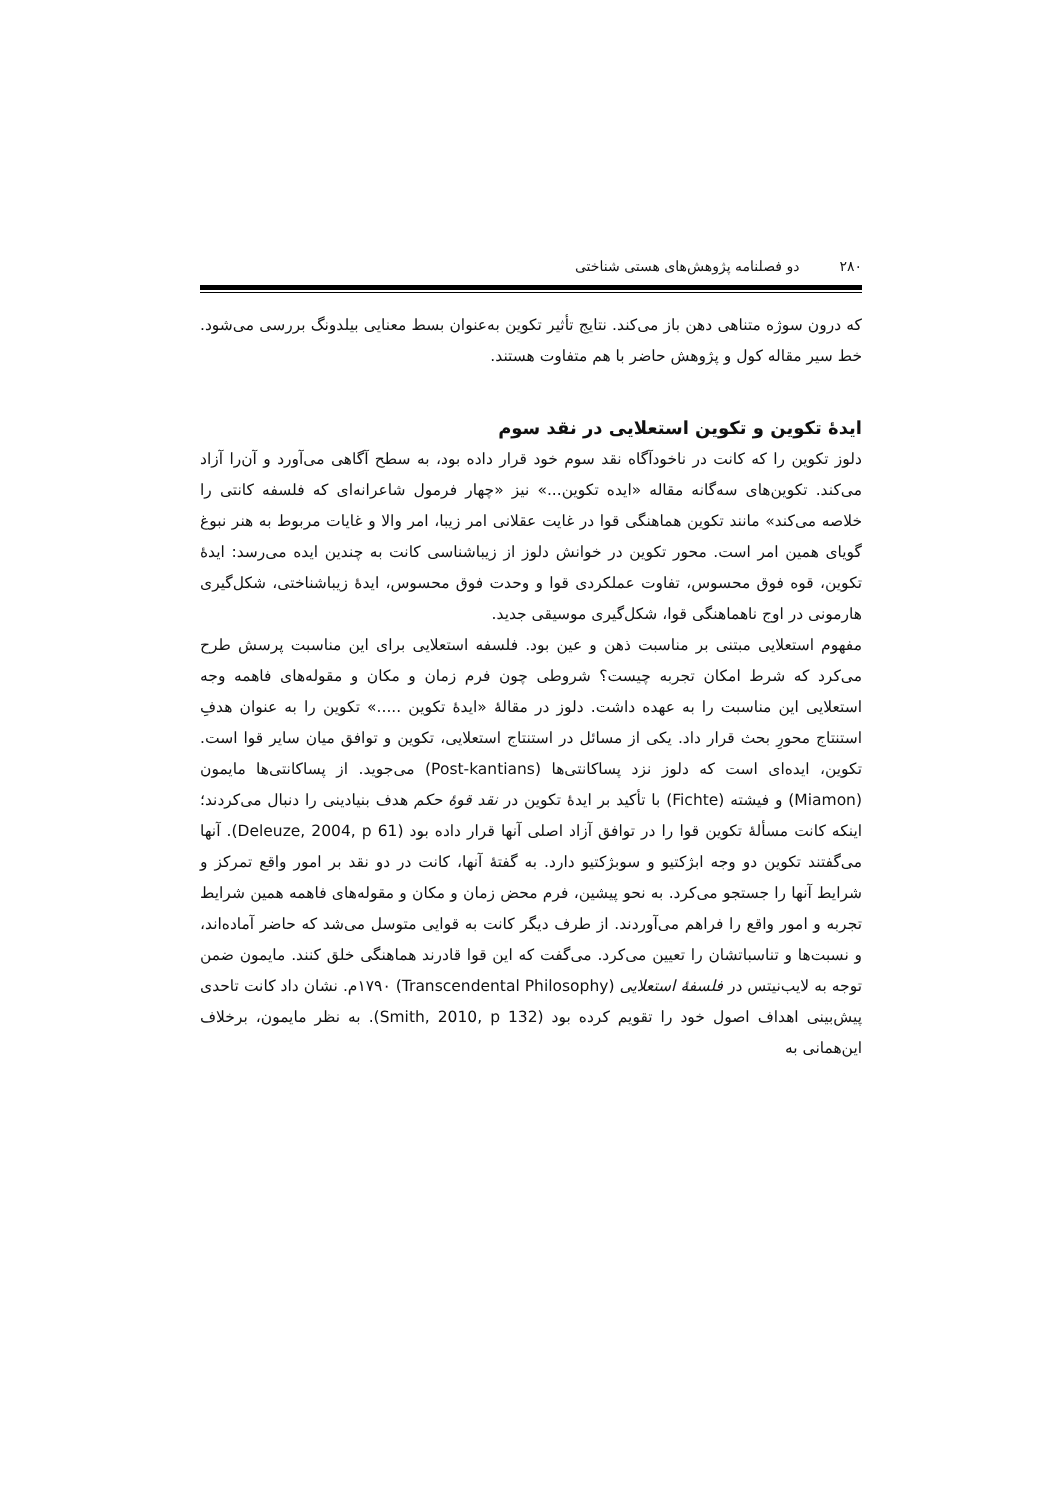۲۸۰ دو فصلنامه پژوهش‌های هستی شناختی
که درون سوژه متناهی دهن باز می‌کند. نتایج تأثیر تکوین به‌عنوان بسط معنایی بیلدونگ بررسی می‌شود. خط سیر مقاله کول و پژوهش حاضر با هم متفاوت هستند.
ایدۀ تکوین و تکوین استعلایی در نقد سوم
دلوز تکوین را که کانت در ناخودآگاه نقد سوم خود قرار داده بود، به سطح آگاهی می‌آورد و آن‌را آزاد می‌کند. تکوین‌های سه‌گانه مقاله «ایده تکوین...» نیز «چهار فرمول شاعرانه‌ای که فلسفه کانتی را خلاصه می‌کند» مانند تکوین هماهنگی قوا در غایت عقلانی امر زیبا، امر والا و غایات مربوط به هنر نبوغ گویای همین امر است. محور تکوین در خوانش دلوز از زیباشناسی کانت به چندین ایده می‌رسد: ایدۀ تکوین، قوه فوق محسوس، تفاوت عملکردی قوا و وحدت فوق محسوس، ایدۀ زیباشناختی، شکل‌گیری هارمونی در اوج ناهماهنگی قوا، شکل‌گیری موسیقی جدید.
مفهوم استعلایی مبتنی بر مناسبت ذهن و عین بود. فلسفه استعلایی برای این مناسبت پرسش طرح می‌کرد که شرط امکان تجربه چیست؟ شروطی چون فرم زمان و مکان و مقوله‌های فاهمه وجه استعلایی این مناسبت را به عهده داشت. دلوز در مقالۀ «ایدۀ تکوین .....» تکوین را به عنوان هدفِ استنتاج محورِ بحث قرار داد. یکی از مسائل در استنتاج استعلایی، تکوین و توافق میان سایر قوا است. تکوین، ایده‌ای است که دلوز نزد پساکانتی‌ها (Post-kantians) می‌جوید. از پساکانتی‌ها مایمون (Miamon) و فیشته (Fichte) با تأکید بر ایدۀ تکوین در نقد قوۀ حکم هدف بنیادینی را دنبال می‌کردند؛ اینکه کانت مسألۀ تکوین قوا را در توافق آزاد اصلی آنها قرار داده بود (Deleuze, 2004, p 61). آنها می‌گفتند تکوین دو وجه ابژکتیو و سوبژکتیو دارد. به گفتۀ آنها، کانت در دو نقد بر امور واقع تمرکز و شرایط آنها را جستجو می‌کرد. به نحو پیشین، فرم محض زمان و مکان و مقوله‌های فاهمه همین شرایط تجربه و امور واقع را فراهم می‌آوردند. از طرف دیگر کانت به قوایی متوسل می‌شد که حاضر آماده‌اند، و نسبت‌ها و تناسباتشان را تعیین می‌کرد. می‌گفت که این قوا قادرند هماهنگی خلق کنند. مایمون ضمن توجه به لایب‌نیتس در فلسفۀ استعلایی (Transcendental Philosophy) ۱۷۹۰م. نشان داد کانت تاحدی پیش‌بینی اهداف اصول خود را تقویم کرده بود (Smith, 2010, p 132). به نظر مایمون، برخلاف این‌همانی به